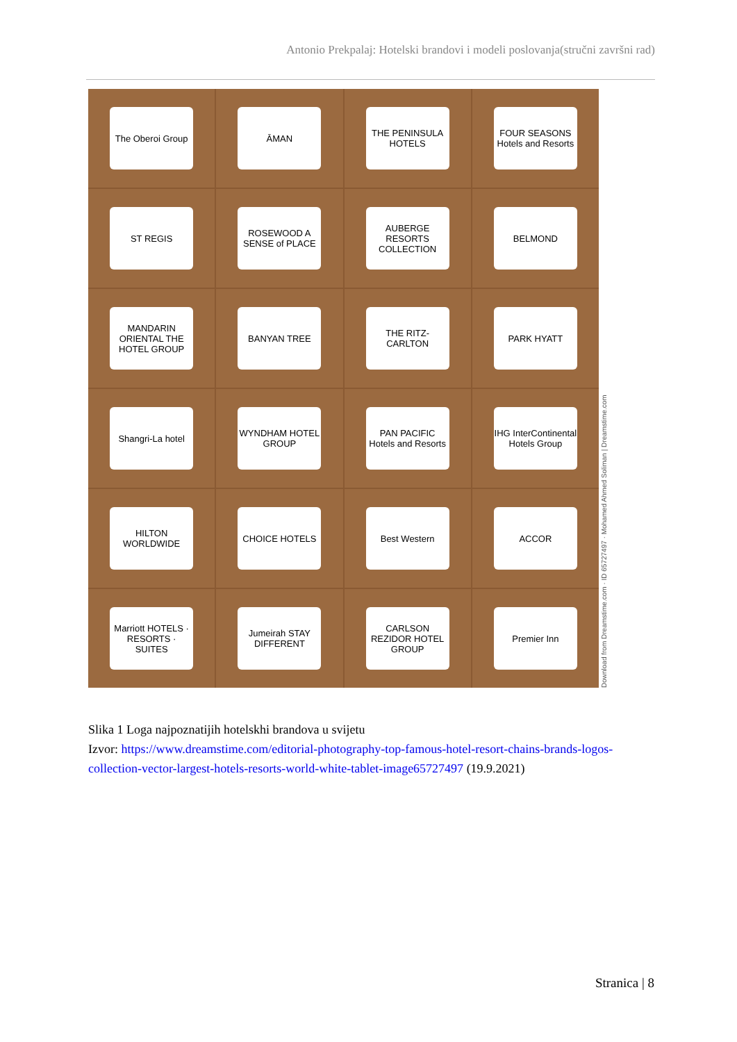Antonio Prekpalaj: Hotelski brandovi i modeli poslovanja(stručni završni rad)
The Oberoi Group
ĀMAN
THE PENINSULA HOTELS
FOUR SEASONS Hotels and Resorts
ST REGIS
ROSEWOOD A SENSE of PLACE
AUBERGE RESORTS COLLECTION
BELMOND
MANDARIN ORIENTAL THE HOTEL GROUP
BANYAN TREE
THE RITZ-CARLTON
PARK HYATT
Shangri-La hotel
WYNDHAM HOTEL GROUP
PAN PACIFIC Hotels and Resorts
IHG InterContinental Hotels Group
HILTON WORLDWIDE
CHOICE HOTELS
Best Western
ACCOR
Marriott HOTELS · RESORTS · SUITES
Jumeirah STAY DIFFERENT
CARLSON REZIDOR HOTEL GROUP
Premier Inn
Download from Dreamstime.com · ID 65727497 · Mohamed Ahmed Soliman | Dreamstime.com
Slika 1 Loga najpoznatijih hotelskhi brandova u svijetu
Izvor: https://www.dreamstime.com/editorial-photography-top-famous-hotel-resort-chains-brands-logos-collection-vector-largest-hotels-resorts-world-white-tablet-image65727497 (19.9.2021)
Stranica | 8